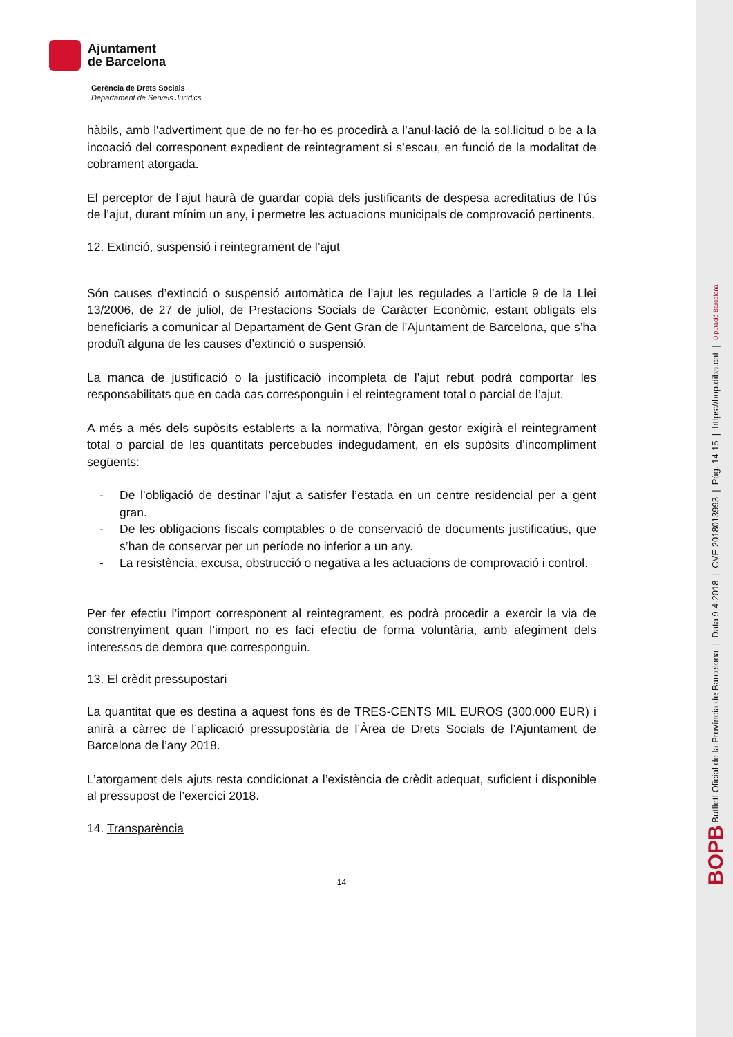Ajuntament
de Barcelona
Gerència de Drets Socials
Departament de Serveis Jurídics
hàbils, amb l'advertiment que de no fer-ho es procedirà a l’anul·lació de la sol.licitud o be a la incoació del corresponent expedient de reintegrament si s’escau, en funció de la modalitat de cobrament atorgada.
El perceptor de l’ajut haurà de guardar copia dels justificants de despesa acreditatius de l’ús de l’ajut, durant mínim un any, i permetre les actuacions municipals de comprovació pertinents.
12. Extinció, suspensió i reintegrament de l’ajut
Són causes d’extinció o suspensió automàtica de l’ajut les regulades a l’article 9 de la Llei 13/2006, de 27 de juliol, de Prestacions Socials de Caràcter Econòmic, estant obligats els beneficiaris a comunicar al Departament de Gent Gran de l’Ajuntament de Barcelona, que s’ha produït alguna de les causes d’extinció o suspensió.
La manca de justificació o la justificació incompleta de l’ajut rebut podrà comportar les responsabilitats que en cada cas corresponguin i el reintegrament total o parcial de l’ajut.
A més a més dels supòsits establerts a la normativa, l’òrgan gestor exigirà el reintegrament total o parcial de les quantitats percebudes indegudament, en els supòsits d’incompliment següents:
- De l’obligació de destinar l’ajut a satisfer l’estada en un centre residencial per a gent gran.
- De les obligacions fiscals comptables o de conservació de documents justificatius, que s’han de conservar per un període no inferior a un any.
- La resistència, excusa, obstrucció o negativa a les actuacions de comprovació i control.
Per fer efectiu l’import corresponent al reintegrament, es podrà procedir a exercir la via de constrenyiment quan l’import no es faci efectiu de forma voluntària, amb afegiment dels interessos de demora que corresponguin.
13. El crèdit pressupostari
La quantitat que es destina a aquest fons és de TRES-CENTS MIL EUROS (300.000 EUR) i anirà a càrrec de l’aplicació pressupostària de l’Àrea de Drets Socials de l’Ajuntament de Barcelona de l’any 2018.
L’atorgament dels ajuts resta condicionat a l’existència de crèdit adequat, suficient i disponible al pressupost de l’exercici 2018.
14. Transparència
14
BOPB Butlletí Oficial de la Província de Barcelona | Data 9-4-2018 | CVE 2018013993 | Pàg. 14-15 | https://bop.diba.cat | Diputació Barcelona